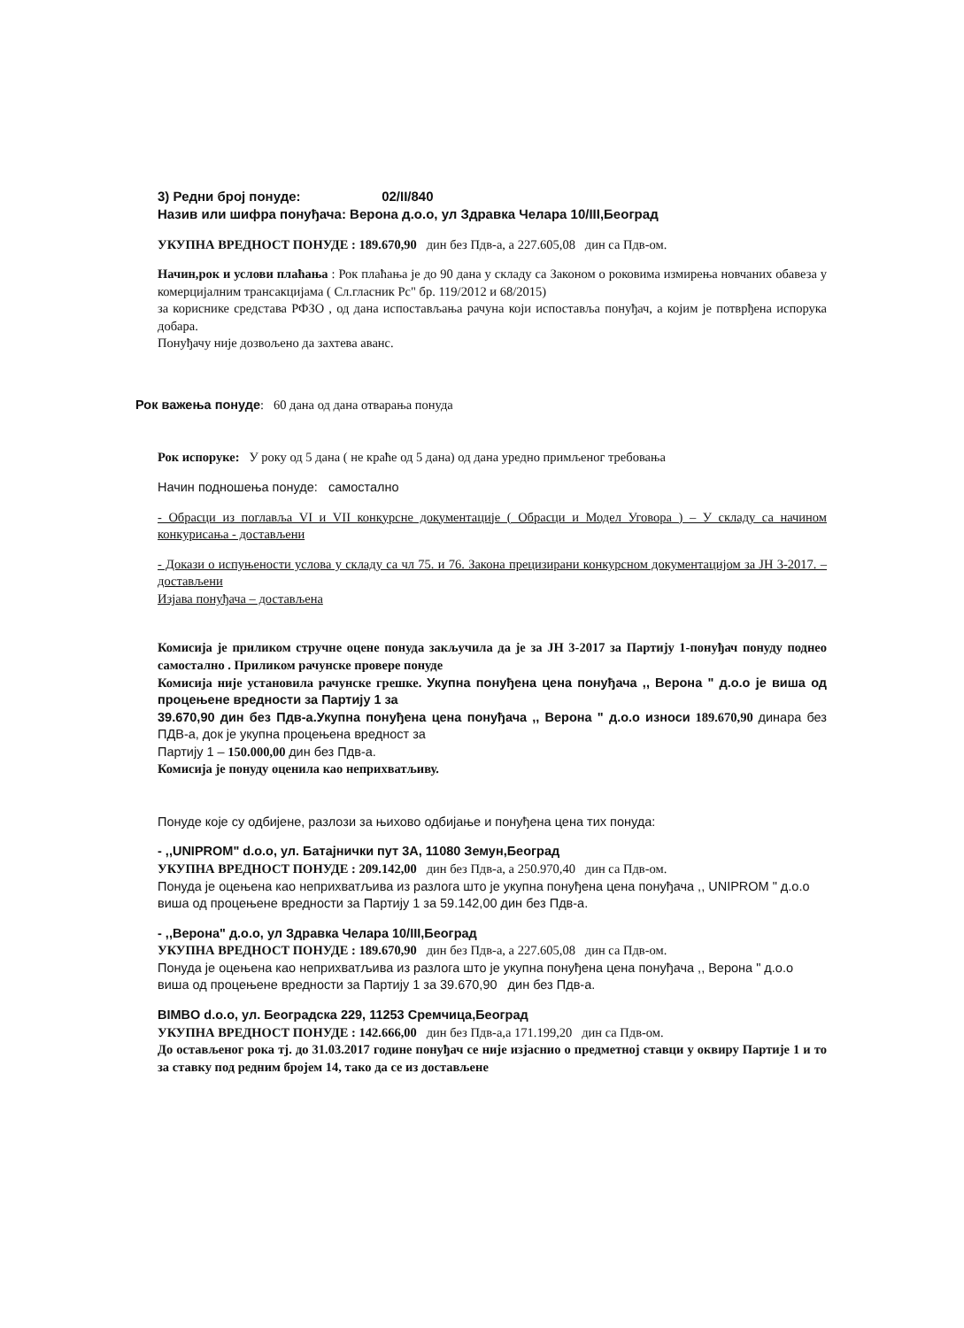3) Редни број понуде: 02/II/840
Назив или шифра понуђача: Верона д.о.о, ул Здравка Челара 10/III,Београд
УКУПНА ВРЕДНОСТ ПОНУДЕ : 189.670,90 дин без Пдв-а, а 227.605,08 дин са Пдв-ом.
Начин,рок и услови плаћања : Рок плаћања је до 90 дана у складу са Законом о роковима измирења новчаних обавеза у комерцијалним трансакцијама ( Сл.гласник Рс" бр. 119/2012 и 68/2015)
за кориснике средстава РФЗО , од дана испостављања рачуна који испоставља понуђач, а којим је потврђена испорука добара.
Понуђачу није дозвољено да захтева аванс.
Рок важења понуде: 60 дана од дана отварања понуда
Рок испоруке: У року од 5 дана ( не краће од 5 дана) од дана уредно примљеног требовања
Начин подношења понуде: самостално
- Обрасци из поглавља VI и VII конкурсне документације ( Обрасци и Модел Уговора ) – У складу са начином конкурисања - достављени
- Докази о испуњености услова у складу са чл 75. и 76. Закона прецизирани конкурсном документацијом за ЈН 3-2017. – достављени
Изјава понуђача – достављена
Комисија је приликом стручне оцене понуда закључила да је за ЈН 3-2017 за Партију 1-понуђач понуду поднео самостално . Приликом рачунске провере понуде
Комисија није установила рачунске грешке. Укупна понуђена цена понуђача ,, Верона " д.о.о је виша од процењене вредности за Партију 1 за
39.670,90 дин без Пдв-а.Укупна понуђена цена понуђача ,, Верона " д.о.о износи 189.670,90 динара без ПДВ-а, док је укупна процењена вредност за
Партију 1 – 150.000,00 дин без Пдв-а.
Комисија је понуду оценила као неприхватљиву.
Понуде које су одбијене, разлози за њихово одбијање и понуђена цена тих понуда:
- ,,UNIPROM" d.o.o, ул. Батајнички пут 3А, 11080 Земун,Београд
УКУПНА ВРЕДНОСТ ПОНУДЕ : 209.142,00 дин без Пдв-а, а 250.970,40 дин са Пдв-ом.
Понуда је оцењена као неприхватљива из разлога што је укупна понуђена цена понуђача ,, UNIPROM " д.о.о виша од процењене вредности за Партију 1 за 59.142,00 дин без Пдв-а.
- ,,Верона" д.о.о, ул Здравка Челара 10/III,Београд
УКУПНА ВРЕДНОСТ ПОНУДЕ : 189.670,90 дин без Пдв-а, а 227.605,08 дин са Пдв-ом.
Понуда је оцењена као неприхватљива из разлога што је укупна понуђена цена понуђача ,, Верона " д.о.о виша од процењене вредности за Партију 1 за 39.670,90 дин без Пдв-а.
BIMBO d.o.o, ул. Београдска 229, 11253 Сремчица,Београд
УКУПНА ВРЕДНОСТ ПОНУДЕ : 142.666,00 дин без Пдв-а,а 171.199,20 дин са Пдв-ом.
До остављеног рока тј. до 31.03.2017 године понуђач се није изјаснио о предметној ставци у оквиру Партије 1 и то за ставку под редним бројем 14, тако да се из достављене